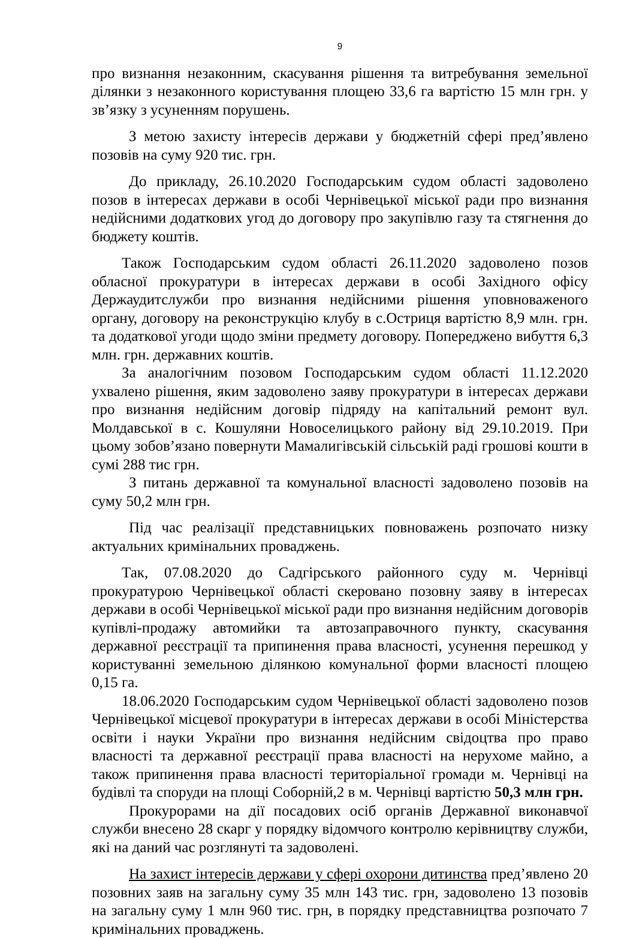9
про визнання незаконним, скасування рішення та витребування земельної ділянки з незаконного користування площею 33,6 га вартістю 15 млн грн. у зв’язку з усуненням порушень.
З метою захисту інтересів держави у бюджетній сфері пред’явлено позовів на суму 920 тис. грн.
До прикладу, 26.10.2020 Господарським судом області задоволено позов в інтересах держави в особі Чернівецької міської ради про визнання недійсними додаткових угод до договору про закупівлю газу та стягнення до бюджету коштів.
Також Господарським судом області 26.11.2020 задоволено позов обласної прокуратури в інтересах держави в особі Західного офісу Держаудитслужби про визнання недійсними рішення уповноваженого органу, договору на реконструкцію клубу в с.Остриця вартістю 8,9 млн. грн. та додаткової угоди щодо зміни предмету договору. Попереджено вибуття 6,3 млн. грн. державних коштів.
За аналогічним позовом Господарським судом області 11.12.2020 ухвалено рішення, яким задоволено заяву прокуратури в інтересах держави про визнання недійсним договір підряду на капітальний ремонт вул. Молдавської в с. Кошуляни Новоселицького району від 29.10.2019. При цьому зобов’язано повернути Мамалигівській сільській раді грошові кошти в сумі 288 тис грн.
З питань державної та комунальної власності задоволено позовів на суму 50,2 млн грн.
Під час реалізації представницьких повноважень розпочато низку актуальних кримінальних проваджень.
Так, 07.08.2020 до Садгірського районного суду м. Чернівці прокуратурою Чернівецької області скеровано позовну заяву в інтересах держави в особі Чернівецької міської ради про визнання недійсним договорів купівлі-продажу автомийки та автозаправочного пункту, скасування державної реєстрації та припинення права власності, усунення перешкод у користуванні земельною ділянкою комунальної форми власності площею 0,15 га.
18.06.2020 Господарським судом Чернівецької області задоволено позов Чернівецької місцевої прокуратури в інтересах держави в особі Міністерства освіти і науки України про визнання недійсним свідоцтва про право власності та державної реєстрації права власності на нерухоме майно, а також припинення права власності територіальної громади м. Чернівці на будівлі та споруди на площі Соборній,2 в м. Чернівці вартістю 50,3 млн грн.
Прокурорами на дії посадових осіб органів Державної виконавчої служби внесено 28 скарг у порядку відомчого контролю керівництву служби, які на даний час розглянуті та задоволені.
На захист інтересів держави у сфері охорони дитинства пред’явлено 20 позовних заяв на загальну суму 35 млн 143 тис. грн, задоволено 13 позовів на загальну суму 1 млн 960 тис. грн, в порядку представництва розпочато 7 кримінальних проваджень.